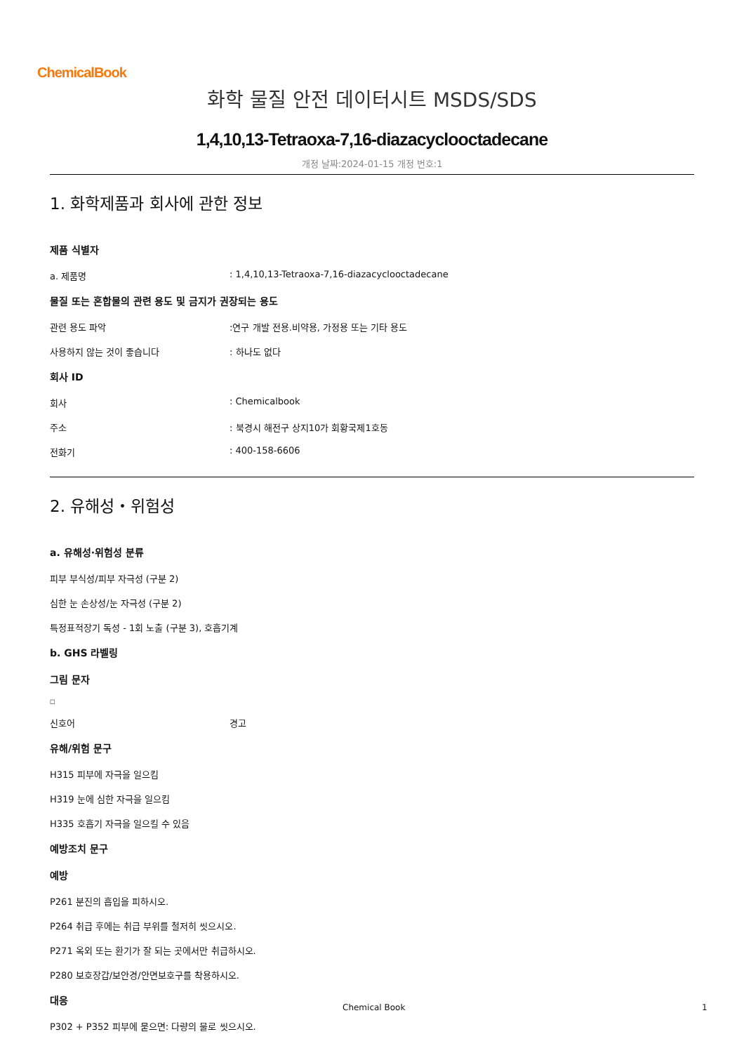ChemicalBook
화학 물질 안전 데이터시트 MSDS/SDS
1,4,10,13-Tetraoxa-7,16-diazacyclooctadecane
개정 날짜:2024-01-15 개정 번호:1
1. 화학제품과 회사에 관한 정보
제품 식별자
a. 제품명: 1,4,10,13-Tetraoxa-7,16-diazacyclooctadecane
물질 또는 혼합물의 관련 용도 및 금지가 권장되는 용도
관련 용도 파악:연구 개발 전용.비약용, 가정용 또는 기타 용도
사용하지 않는 것이 좋습니다: 하나도 없다
회사 ID
회사: Chemicalbook
주소: 북경시 해전구 상지10가 회황국제1호동
전화기: 400-158-6606
2. 유해성・위험성
a. 유해성·위험성 분류
피부 부식성/피부 자극성 (구분 2)
심한 눈 손상성/눈 자극성 (구분 2)
특정표적장기 독성 - 1회 노출 (구분 3), 호흡기계
b. GHS 라벨링
그림 문자
□
신호어 경고
유해/위험 문구
H315 피부에 자극을 일으킴
H319 눈에 심한 자극을 일으킴
H335 호흡기 자극을 일으킬 수 있음
예방조치 문구
예방
P261 분진의 흡입을 피하시오.
P264 취급 후에는 취급 부위를 철저히 씻으시오.
P271 옥외 또는 환기가 잘 되는 곳에서만 취급하시오.
P280 보호장갑/보안경/안면보호구를 착용하시오.
대응
P302 + P352 피부에 묻으면: 다량의 물로 씻으시오.
Chemical Book 1